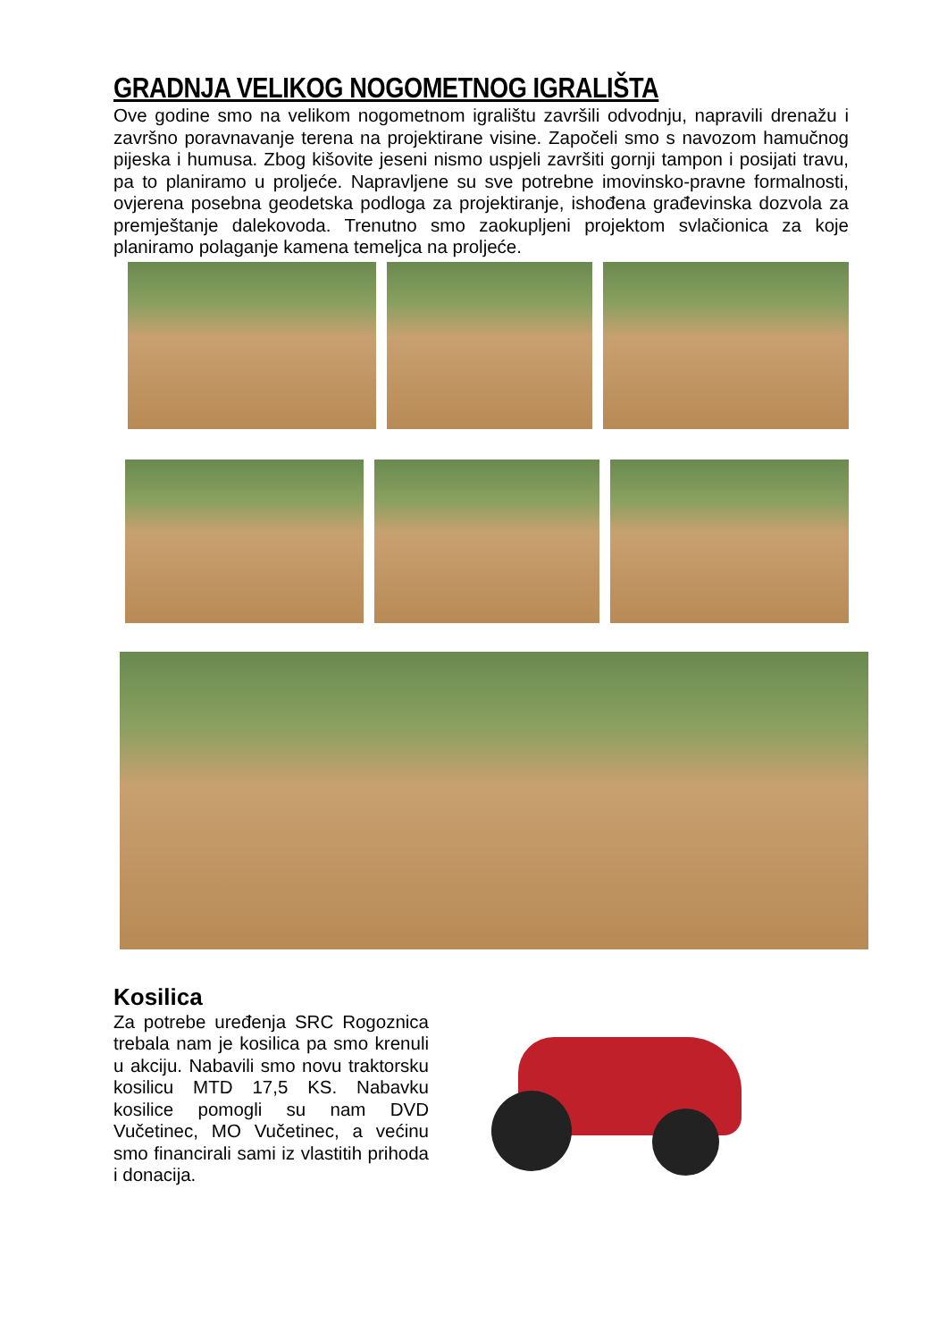GRADNJA VELIKOG NOGOMETNOG IGRALIŠTA
Ove godine smo na velikom nogometnom igralištu završili odvodnju, napravili drenažu i završno poravnavanje terena na projektirane visine. Započeli smo s navozom hamučnog pijeska i humusa. Zbog kišovite jeseni nismo uspjeli završiti gornji tampon i posijati travu, pa to planiramo u proljeće. Napravljene su sve potrebne imovinsko-pravne formalnosti, ovjerena posebna geodetska podloga za projektiranje, ishođena građevinska dozvola za premještanje dalekovoda. Trenutno smo zaokupljeni projektom svlačionica za koje planiramo polaganje kamena temeljca na proljeće.
Kosilica
Za potrebe uređenja SRC Rogoznica trebala nam je kosilica pa smo krenuli u akciju. Nabavili smo novu traktorsku kosilicu MTD 17,5 KS. Nabavku kosilice pomogli su nam DVD Vučetinec, MO Vučetinec, a većinu smo financirali sami iz vlastitih prihoda i donacija.